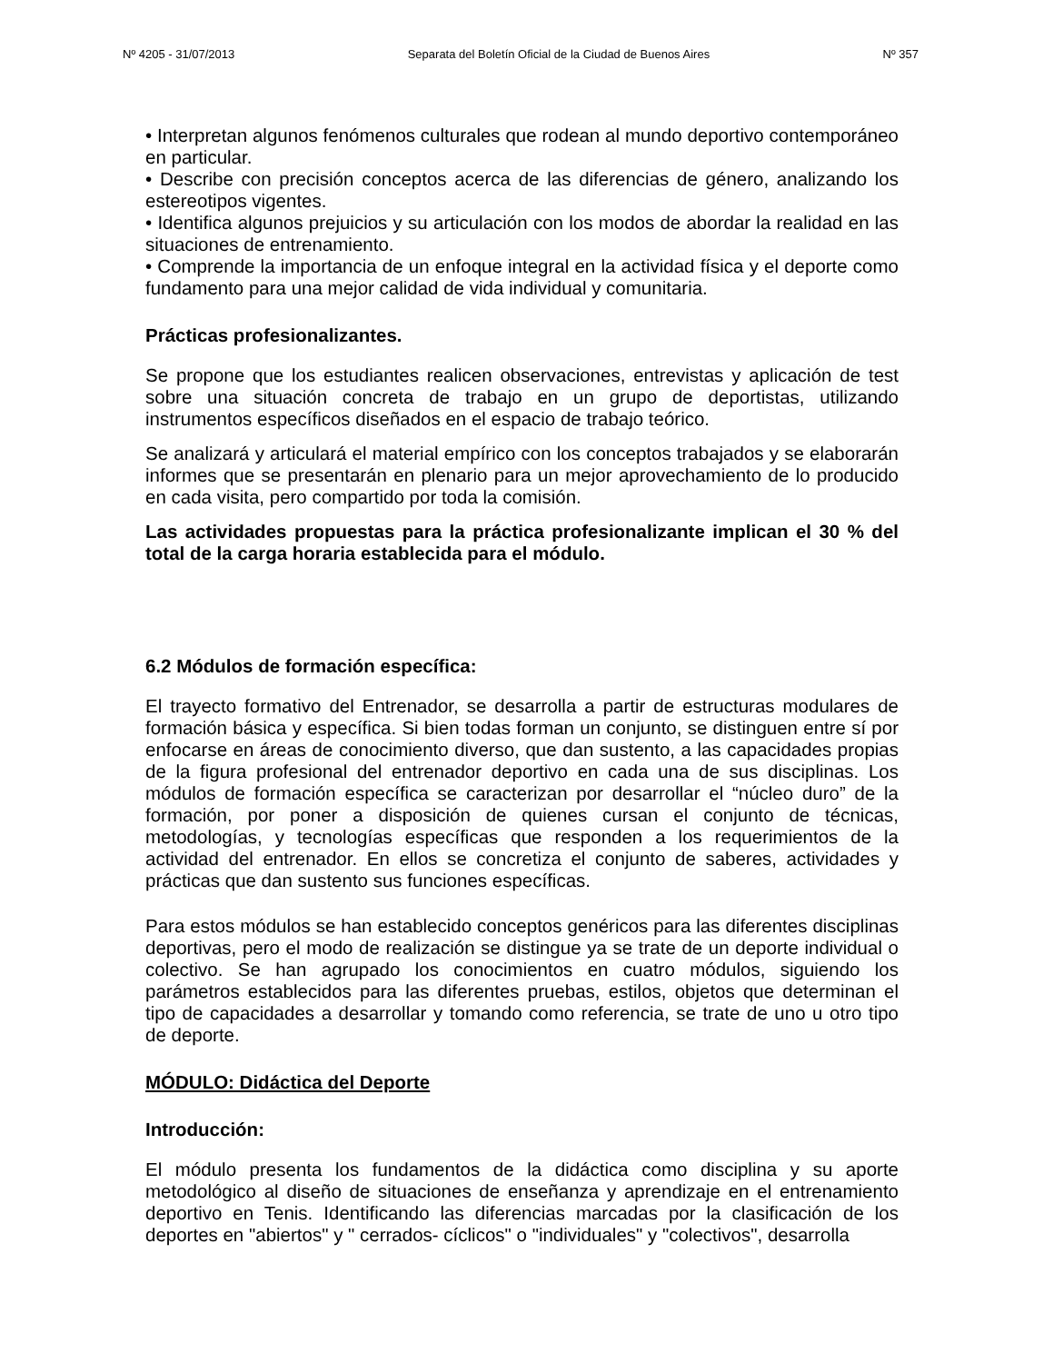Nº 4205 - 31/07/2013 Separata del Boletín Oficial de la Ciudad de Buenos Aires Nº 357
• Interpretan algunos fenómenos culturales que rodean al mundo deportivo contemporáneo en particular.
• Describe con precisión conceptos acerca de las diferencias de género, analizando los estereotipos vigentes.
• Identifica algunos prejuicios y su articulación con los modos de abordar la realidad en las situaciones de entrenamiento.
• Comprende la importancia de un enfoque integral en la actividad física y el deporte como fundamento para una mejor calidad de vida individual y comunitaria.
Prácticas profesionalizantes.
Se propone que los estudiantes realicen observaciones, entrevistas y aplicación de test sobre una situación concreta de trabajo en un grupo de deportistas, utilizando instrumentos específicos diseñados en el espacio de trabajo teórico.
Se analizará y articulará el material empírico con los conceptos trabajados y se elaborarán informes que se presentarán en plenario para un mejor aprovechamiento de lo producido en cada visita, pero compartido por toda la comisión.
Las actividades propuestas para la práctica profesionalizante implican el 30 % del total de la carga horaria establecida para el módulo.
6.2 Módulos de formación específica:
El trayecto formativo del Entrenador, se desarrolla a partir de estructuras modulares de formación básica y específica. Si bien todas forman un conjunto, se distinguen entre sí por enfocarse en áreas de conocimiento diverso, que dan sustento, a las capacidades propias de la figura profesional del entrenador deportivo en cada una de sus disciplinas. Los módulos de formación específica se caracterizan por desarrollar el “núcleo duro” de la formación, por poner a disposición de quienes cursan el conjunto de técnicas, metodologías, y tecnologías específicas que responden a los requerimientos de la actividad del entrenador. En ellos se concretiza el conjunto de saberes, actividades y prácticas que dan sustento sus funciones específicas.
Para estos módulos se han establecido conceptos genéricos para las diferentes disciplinas deportivas, pero el modo de realización se distingue ya se trate de un deporte individual o colectivo. Se han agrupado los conocimientos en cuatro módulos, siguiendo los parámetros establecidos para las diferentes pruebas, estilos, objetos que determinan el tipo de capacidades a desarrollar y tomando como referencia, se trate de uno u otro tipo de deporte.
MÓDULO: Didáctica del Deporte
Introducción:
El módulo presenta los fundamentos de la didáctica como disciplina y su aporte metodológico al diseño de situaciones de enseñanza y aprendizaje en el entrenamiento deportivo en Tenis. Identificando las diferencias marcadas por la clasificación de los deportes en "abiertos" y " cerrados- cíclicos" o "individuales" y "colectivos", desarrolla